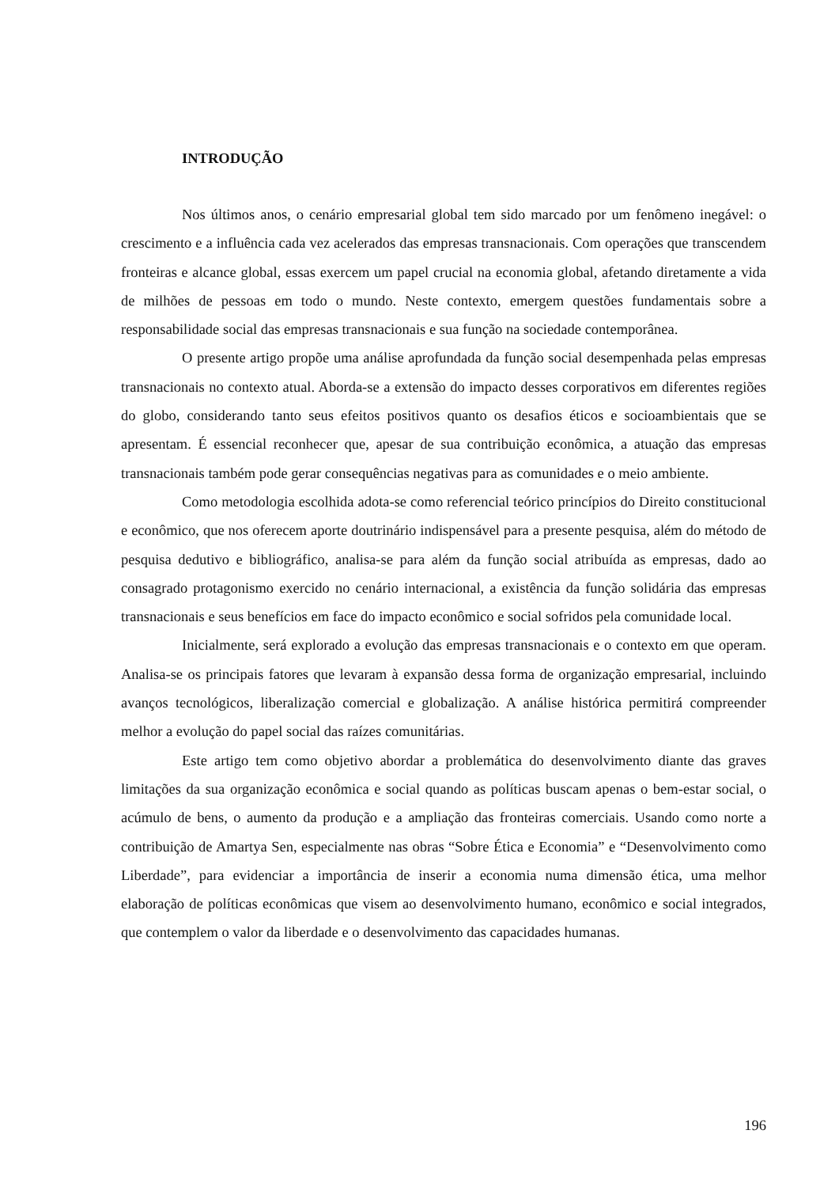INTRODUÇÃO
Nos últimos anos, o cenário empresarial global tem sido marcado por um fenômeno inegável: o crescimento e a influência cada vez acelerados das empresas transnacionais. Com operações que transcendem fronteiras e alcance global, essas exercem um papel crucial na economia global, afetando diretamente a vida de milhões de pessoas em todo o mundo. Neste contexto, emergem questões fundamentais sobre a responsabilidade social das empresas transnacionais e sua função na sociedade contemporânea.
O presente artigo propõe uma análise aprofundada da função social desempenhada pelas empresas transnacionais no contexto atual. Aborda-se a extensão do impacto desses corporativos em diferentes regiões do globo, considerando tanto seus efeitos positivos quanto os desafios éticos e socioambientais que se apresentam. É essencial reconhecer que, apesar de sua contribuição econômica, a atuação das empresas transnacionais também pode gerar consequências negativas para as comunidades e o meio ambiente.
Como metodologia escolhida adota-se como referencial teórico princípios do Direito constitucional e econômico, que nos oferecem aporte doutrinário indispensável para a presente pesquisa, além do método de pesquisa dedutivo e bibliográfico, analisa-se para além da função social atribuída as empresas, dado ao consagrado protagonismo exercido no cenário internacional, a existência da função solidária das empresas transnacionais e seus benefícios em face do impacto econômico e social sofridos pela comunidade local.
Inicialmente, será explorado a evolução das empresas transnacionais e o contexto em que operam. Analisa-se os principais fatores que levaram à expansão dessa forma de organização empresarial, incluindo avanços tecnológicos, liberalização comercial e globalização. A análise histórica permitirá compreender melhor a evolução do papel social das raízes comunitárias.
Este artigo tem como objetivo abordar a problemática do desenvolvimento diante das graves limitações da sua organização econômica e social quando as políticas buscam apenas o bem-estar social, o acúmulo de bens, o aumento da produção e a ampliação das fronteiras comerciais. Usando como norte a contribuição de Amartya Sen, especialmente nas obras “Sobre Ética e Economia” e “Desenvolvimento como Liberdade”, para evidenciar a importância de inserir a economia numa dimensão ética, uma melhor elaboração de políticas econômicas que visem ao desenvolvimento humano, econômico e social integrados, que contemplem o valor da liberdade e o desenvolvimento das capacidades humanas.
196